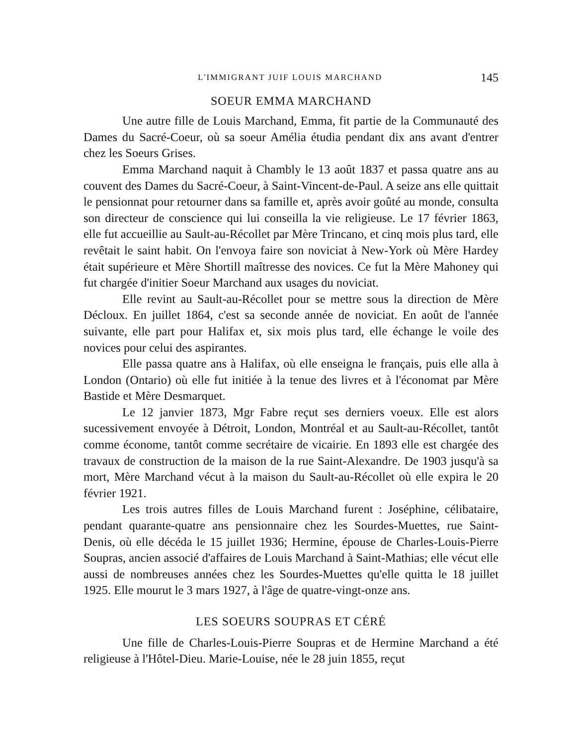L'IMMIGRANT JUIF LOUIS MARCHAND 145
SOEUR EMMA MARCHAND
Une autre fille de Louis Marchand, Emma, fit partie de la Communauté des Dames du Sacré-Coeur, où sa soeur Amélia étudia pendant dix ans avant d'entrer chez les Soeurs Grises.
Emma Marchand naquit à Chambly le 13 août 1837 et passa quatre ans au couvent des Dames du Sacré-Coeur, à Saint-Vincent-de-Paul. A seize ans elle quittait le pensionnat pour retourner dans sa famille et, après avoir goûté au monde, consulta son directeur de conscience qui lui conseilla la vie religieuse. Le 17 février 1863, elle fut accueillie au Sault-au-Récollet par Mère Trincano, et cinq mois plus tard, elle revêtait le saint habit. On l'envoya faire son noviciat à New-York où Mère Hardey était supérieure et Mère Shortill maîtresse des novices. Ce fut la Mère Mahoney qui fut chargée d'initier Soeur Marchand aux usages du noviciat.
Elle revint au Sault-au-Récollet pour se mettre sous la direction de Mère Décloux. En juillet 1864, c'est sa seconde année de noviciat. En août de l'année suivante, elle part pour Halifax et, six mois plus tard, elle échange le voile des novices pour celui des aspirantes.
Elle passa quatre ans à Halifax, où elle enseigna le français, puis elle alla à London (Ontario) où elle fut initiée à la tenue des livres et à l'économat par Mère Bastide et Mère Desmarquet.
Le 12 janvier 1873, Mgr Fabre reçut ses derniers voeux. Elle est alors sucessivement envoyée à Détroit, London, Montréal et au Sault-au-Récollet, tantôt comme économe, tantôt comme secrétaire de vicairie. En 1893 elle est chargée des travaux de construction de la maison de la rue Saint-Alexandre. De 1903 jusqu'à sa mort, Mère Marchand vécut à la maison du Sault-au-Récollet où elle expira le 20 février 1921.
Les trois autres filles de Louis Marchand furent : Joséphine, célibataire, pendant quarante-quatre ans pensionnaire chez les Sourdes-Muettes, rue Saint-Denis, où elle décéda le 15 juillet 1936; Hermine, épouse de Charles-Louis-Pierre Soupras, ancien associé d'affaires de Louis Marchand à Saint-Mathias; elle vécut elle aussi de nombreuses années chez les Sourdes-Muettes qu'elle quitta le 18 juillet 1925. Elle mourut le 3 mars 1927, à l'âge de quatre-vingt-onze ans.
LES SOEURS SOUPRAS ET CÉRÉ
Une fille de Charles-Louis-Pierre Soupras et de Hermine Marchand a été religieuse à l'Hôtel-Dieu. Marie-Louise, née le 28 juin 1855, reçut